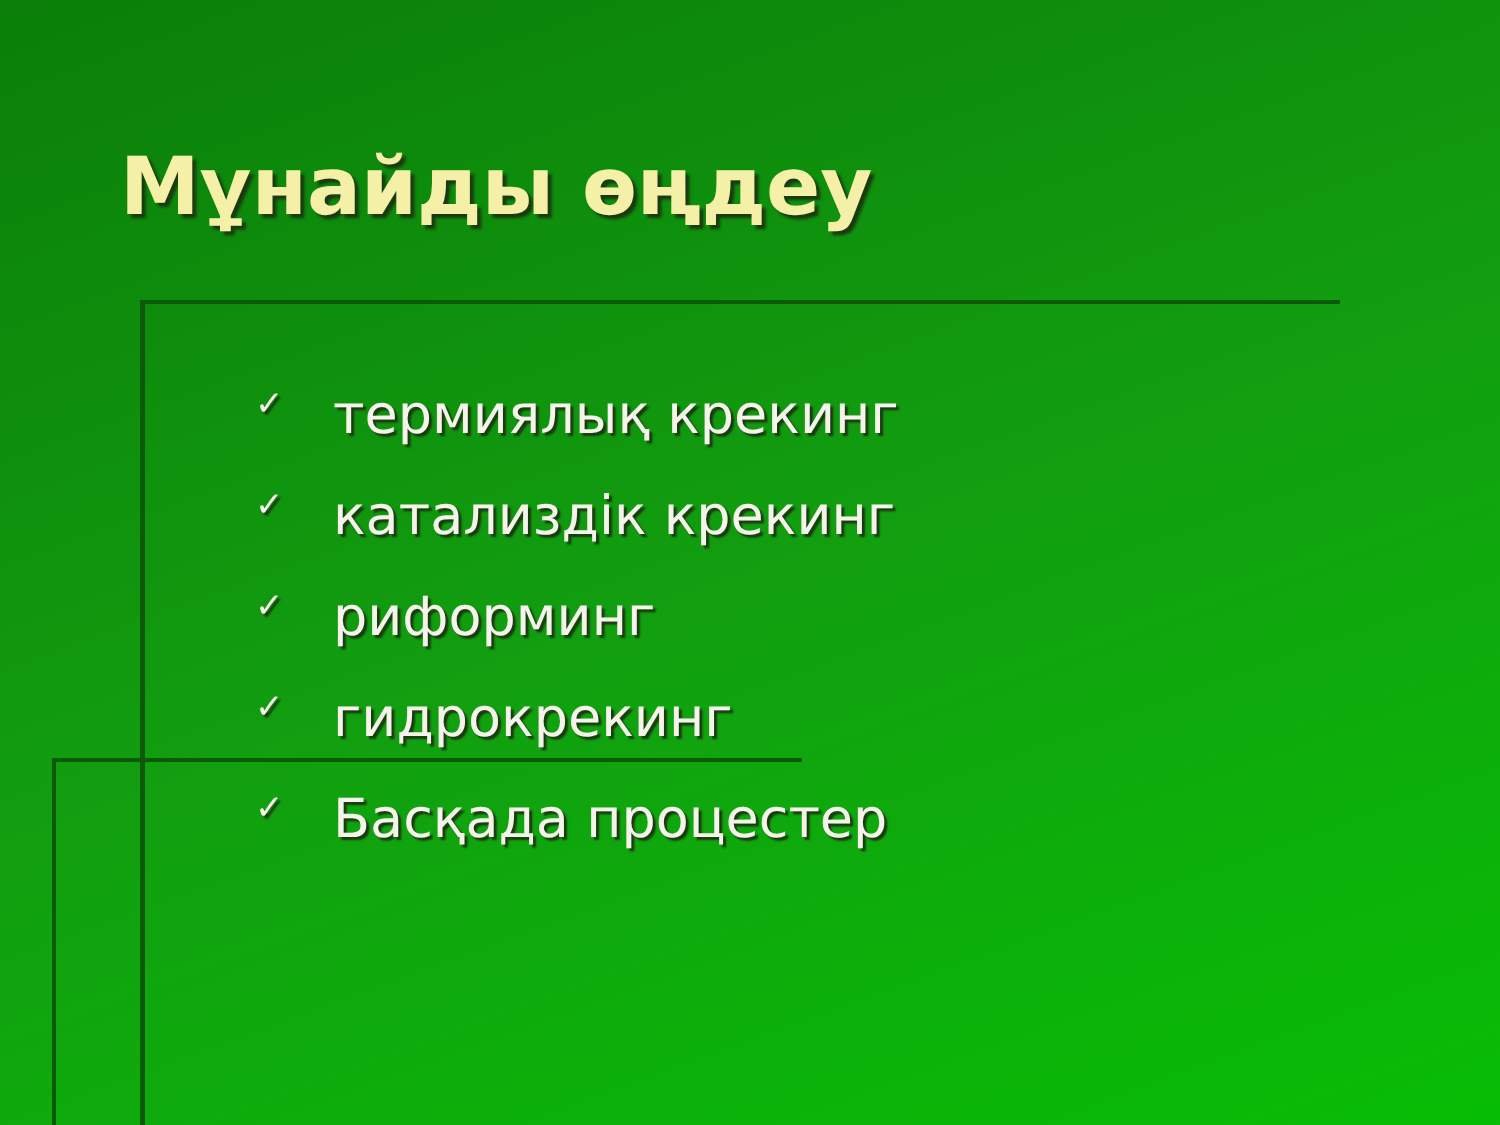Мұнайды өңдеу
✓ термиялық крекинг
✓ катализдік крекинг
✓ риформинг
✓ гидрокрекинг
✓ Басқада процестер